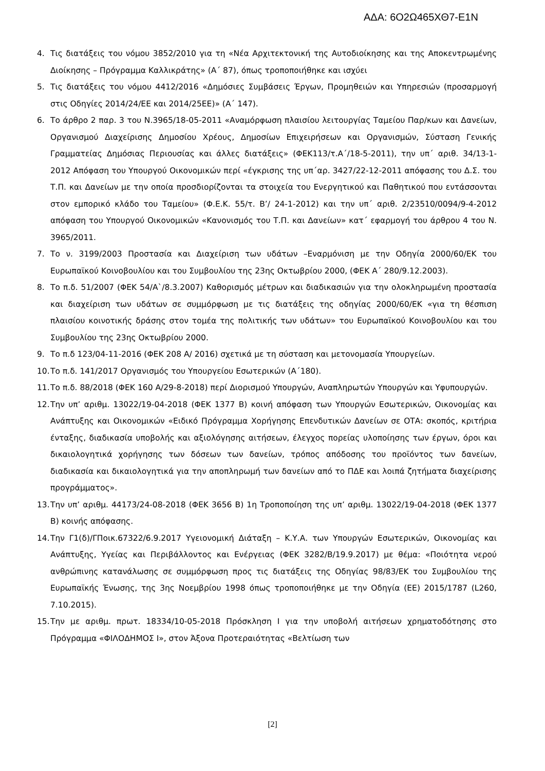ΑΔΑ: 6Ο2Ω465ΧΘ7-Ε1Ν
4. Τις διατάξεις του νόμου 3852/2010 για τη «Νέα Αρχιτεκτονική της Αυτοδιοίκησης και της Αποκεντρωμένης Διοίκησης – Πρόγραμμα Καλλικράτης» (Α΄ 87), όπως τροποποιήθηκε και ισχύει
5. Τις διατάξεις του νόμου 4412/2016 «Δημόσιες Συμβάσεις Έργων, Προμηθειών και Υπηρεσιών (προσαρμογή στις Οδηγίες 2014/24/ΕΕ και 2014/25ΕΕ)» (Α΄ 147).
6. Το άρθρο 2 παρ. 3 του Ν.3965/18-05-2011 «Αναμόρφωση πλαισίου λειτουργίας Ταμείου Παρ/κων και Δανείων, Οργανισμού Διαχείρισης Δημοσίου Χρέους, Δημοσίων Επιχειρήσεων και Οργανισμών, Σύσταση Γενικής Γραμματείας Δημόσιας Περιουσίας και άλλες διατάξεις» (ΦΕΚ113/τ.Α΄/18-5-2011), την υπ΄ αριθ. 34/13-1-2012 Απόφαση του Υπουργού Οικονομικών περί «έγκρισης της υπ΄αρ. 3427/22-12-2011 απόφασης του Δ.Σ. του Τ.Π. και Δανείων με την οποία προσδιορίζονται τα στοιχεία του Ενεργητικού και Παθητικού που εντάσσονται στον εμπορικό κλάδο του Ταμείου» (Φ.Ε.Κ. 55/τ. Β’/ 24-1-2012) και την υπ΄ αριθ. 2/23510/0094/9-4-2012 απόφαση του Υπουργού Οικονομικών «Κανονισμός του Τ.Π. και Δανείων» κατ΄ εφαρμογή του άρθρου 4 του Ν. 3965/2011.
7. Το ν. 3199/2003 Προστασία και Διαχείριση των υδάτων –Εναρμόνιση με την Οδηγία 2000/60/ΕΚ του Ευρωπαϊκού Κοινοβουλίου και του Συμβουλίου της 23ης Οκτωβρίου 2000, (ΦΕΚ Α΄ 280/9.12.2003).
8. Το π.δ. 51/2007 (ΦΕΚ 54/Α`/8.3.2007) Καθορισμός μέτρων και διαδικασιών για την ολοκληρωμένη προστασία και διαχείριση των υδάτων σε συμμόρφωση με τις διατάξεις της οδηγίας 2000/60/ΕΚ «για τη θέσπιση πλαισίου κοινοτικής δράσης στον τομέα της πολιτικής των υδάτων» του Ευρωπαϊκού Κοινοβουλίου και του Συμβουλίου της 23ης Οκτωβρίου 2000.
9. Το π.δ 123/04-11-2016 (ΦΕΚ 208 Α/ 2016) σχετικά με τη σύσταση και μετονομασία Υπουργείων.
10. Το π.δ. 141/2017 Οργανισμός του Υπουργείου Εσωτερικών (Α΄180).
11. Το π.δ. 88/2018 (ΦΕΚ 160 Α/29-8-2018) περί Διορισμού Υπουργών, Αναπληρωτών Υπουργών και Υφυπουργών.
12. Την υπ’ αριθμ. 13022/19-04-2018 (ΦΕΚ 1377 Β) κοινή απόφαση των Υπουργών Εσωτερικών, Οικονομίας και Ανάπτυξης και Οικονομικών «Ειδικό Πρόγραμμα Χορήγησης Επενδυτικών Δανείων σε ΟΤΑ: σκοπός, κριτήρια ένταξης, διαδικασία υποβολής και αξιολόγησης αιτήσεων, έλεγχος πορείας υλοποίησης των έργων, όροι και δικαιολογητικά χορήγησης των δόσεων των δανείων, τρόπος απόδοσης του προϊόντος των δανείων, διαδικασία και δικαιολογητικά για την αποπληρωμή των δανείων από το ΠΔΕ και λοιπά ζητήματα διαχείρισης προγράμματος».
13. Την υπ’ αριθμ. 44173/24-08-2018 (ΦΕΚ 3656 Β) 1η Τροποποίηση της υπ’ αριθμ. 13022/19-04-2018 (ΦΕΚ 1377 Β) κοινής απόφασης.
14. Την Γ1(δ)/ΓΠοικ.67322/6.9.2017 Υγειονομική Διάταξη – Κ.Υ.Α. των Υπουργών Εσωτερικών, Οικονομίας και Ανάπτυξης, Υγείας και Περιβάλλοντος και Ενέργειας (ΦΕΚ 3282/Β/19.9.2017) με θέμα: «Ποιότητα νερού ανθρώπινης κατανάλωσης σε συμμόρφωση προς τις διατάξεις της Οδηγίας 98/83/ΕΚ του Συμβουλίου της Ευρωπαϊκής Ένωσης, της 3ης Νοεμβρίου 1998 όπως τροποποιήθηκε με την Οδηγία (ΕΕ) 2015/1787 (L260, 7.10.2015).
15. Την με αριθμ. πρωτ. 18334/10-05-2018 Πρόσκληση Ι για την υποβολή αιτήσεων χρηματοδότησης στο Πρόγραμμα «ΦΙΛΟΔΗΜΟΣ Ι», στον Άξονα Προτεραιότητας «Βελτίωση των
[2]